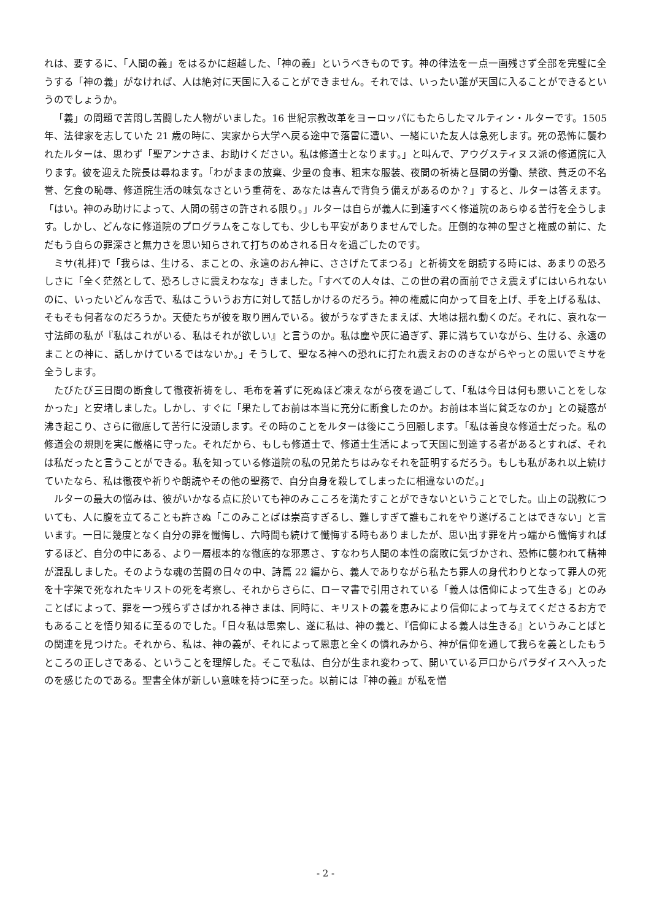れは、要するに、「人間の義」をはるかに超越した、「神の義」というべきものです。神の律法を一点一画残さず全部を完璧に全うする「神の義」がなければ、人は絶対に天国に入ることができません。それでは、いったい誰が天国に入ることができるというのでしょうか。
「義」の問題で苦悶し苦闘した人物がいました。16 世紀宗教改革をヨーロッパにもたらしたマルティン・ルターです。1505 年、法律家を志していた 21 歳の時に、実家から大学へ戻る途中で落雷に遭い、一緒にいた友人は急死します。死の恐怖に襲われたルターは、思わず「聖アンナさま、お助けください。私は修道士となります。」と叫んで、アウグスティヌス派の修道院に入ります。彼を迎えた院長は尋ねます。「わがままの放棄、少量の食事、粗末な服装、夜間の祈祷と昼間の労働、禁欲、貧乏の不名誉、乞食の恥辱、修道院生活の味気なさという重荷を、あなたは喜んで背負う備えがあるのか？」すると、ルターは答えます。「はい。神のみ助けによって、人間の弱さの許される限り。」ルターは自らが義人に到達すべく修道院のあらゆる苦行を全うします。しかし、どんなに修道院のプログラムをこなしても、少しも平安がありませんでした。圧倒的な神の聖さと権威の前に、ただもう自らの罪深さと無力さを思い知らされて打ちのめされる日々を過ごしたのです。
ミサ(礼拝)で「我らは、生ける、まことの、永遠のおん神に、ささげたてまつる」と祈祷文を朗読する時には、あまりの恐ろしさに「全く茫然として、恐ろしさに震えわなな」きました。「すべての人々は、この世の君の面前でさえ震えずにはいられないのに、いったいどんな舌で、私はこういうお方に対して話しかけるのだろう。神の権威に向かって目を上げ、手を上げる私は、そもそも何者なのだろうか。天使たちが彼を取り囲んでいる。彼がうなずきたまえば、大地は揺れ動くのだ。それに、哀れな一寸法師の私が『私はこれがいる、私はそれが欲しい』と言うのか。私は塵や灰に過ぎず、罪に満ちていながら、生ける、永遠のまことの神に、話しかけているではないか。」そうして、聖なる神への恐れに打たれ震えおののきながらやっとの思いでミサを全うします。
たびたび三日間の断食して徹夜祈祷をし、毛布を着ずに死ぬほど凍えながら夜を過ごして、「私は今日は何も悪いことをしなかった」と安堵しました。しかし、すぐに「果たしてお前は本当に充分に断食したのか。お前は本当に貧乏なのか」との疑惑が沸き起こり、さらに徹底して苦行に没頭します。その時のことをルターは後にこう回顧します。「私は善良な修道士だった。私の修道会の規則を実に厳格に守った。それだから、もしも修道士で、修道士生活によって天国に到達する者があるとすれば、それは私だったと言うことができる。私を知っている修道院の私の兄弟たちはみなそれを証明するだろう。もしも私があれ以上続けていたなら、私は徹夜や祈りや朗読やその他の聖務で、自分自身を殺してしまったに相違ないのだ。」
ルターの最大の悩みは、彼がいかなる点に於いても神のみこころを満たすことができないということでした。山上の説教についても、人に腹を立てることも許さぬ「このみことばは崇高すぎるし、難しすぎて誰もこれをやり遂げることはできない」と言います。一日に幾度となく自分の罪を懺悔し、六時間も続けて懺悔する時もありましたが、思い出す罪を片っ端から懺悔すればするほど、自分の中にある、より一層根本的な徹底的な邪悪さ、すなわち人間の本性の腐敗に気づかされ、恐怖に襲われて精神が混乱しました。そのような魂の苦闘の日々の中、詩篇 22 編から、義人でありながら私たち罪人の身代わりとなって罪人の死を十字架で死なれたキリストの死を考察し、それからさらに、ローマ書で引用されている「義人は信仰によって生きる」とのみことばによって、罪を一つ残らずさばかれる神さまは、同時に、キリストの義を恵みにより信仰によって与えてくださるお方でもあることを悟り知るに至るのでした。「日々私は思索し、遂に私は、神の義と、『信仰による義人は生きる』というみことばとの関連を見つけた。それから、私は、神の義が、それによって恩恵と全くの憐れみから、神が信仰を通して我らを義としたもうところの正しさである、ということを理解した。そこで私は、自分が生まれ変わって、開いている戸口からパラダイスへ入ったのを感じたのである。聖書全体が新しい意味を持つに至った。以前には『神の義』が私を憎
- 2 -